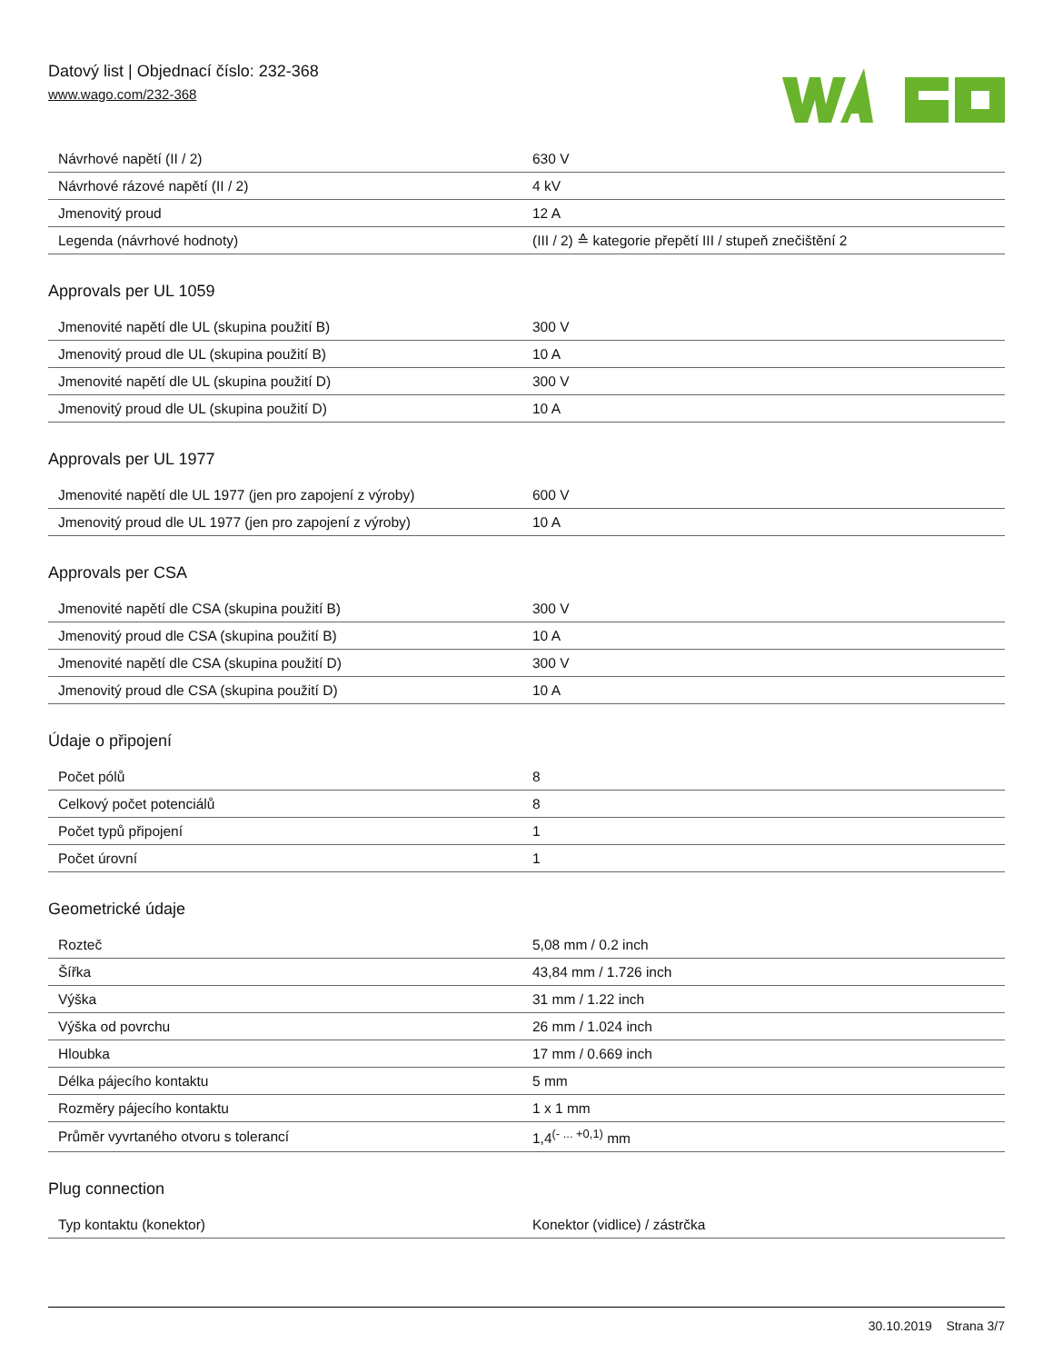Datový list | Objednací číslo: 232-368
www.wago.com/232-368
| Návrhové napětí (II / 2) | 630 V |
| Návrhové rázové napětí (II / 2) | 4 kV |
| Jmenovitý proud | 12 A |
| Legenda (návrhové hodnoty) | (III / 2) ≙ kategorie přepětí III / stupeň znečištění 2 |
Approvals per UL 1059
| Jmenovité napětí dle UL (skupina použití B) | 300 V |
| Jmenovitý proud dle UL (skupina použití B) | 10 A |
| Jmenovité napětí dle UL (skupina použití D) | 300 V |
| Jmenovitý proud dle UL (skupina použití D) | 10 A |
Approvals per UL 1977
| Jmenovité napětí dle UL 1977 (jen pro zapojení z výroby) | 600 V |
| Jmenovitý proud dle UL 1977 (jen pro zapojení z výroby) | 10 A |
Approvals per CSA
| Jmenovité napětí dle CSA (skupina použití B) | 300 V |
| Jmenovitý proud dle CSA (skupina použití B) | 10 A |
| Jmenovité napětí dle CSA (skupina použití D) | 300 V |
| Jmenovitý proud dle CSA (skupina použití D) | 10 A |
Údaje o připojení
| Počet pólů | 8 |
| Celkový počet potenciálů | 8 |
| Počet typů připojení | 1 |
| Počet úrovní | 1 |
Geometrické údaje
| Rozteč | 5,08 mm / 0.2 inch |
| Šířka | 43,84 mm / 1.726 inch |
| Výška | 31 mm / 1.22 inch |
| Výška od povrchu | 26 mm / 1.024 inch |
| Hloubka | 17 mm / 0.669 inch |
| Délka pájecího kontaktu | 5 mm |
| Rozměry pájecího kontaktu | 1 x 1 mm |
| Průměr vyvrtaného otvoru s tolerancí | 1,4<sup>(- ... +0,1)</sup> mm |
Plug connection
| Typ kontaktu (konektor) | Konektor (vidlice) / zástrčka |
30.10.2019 Strana 3/7